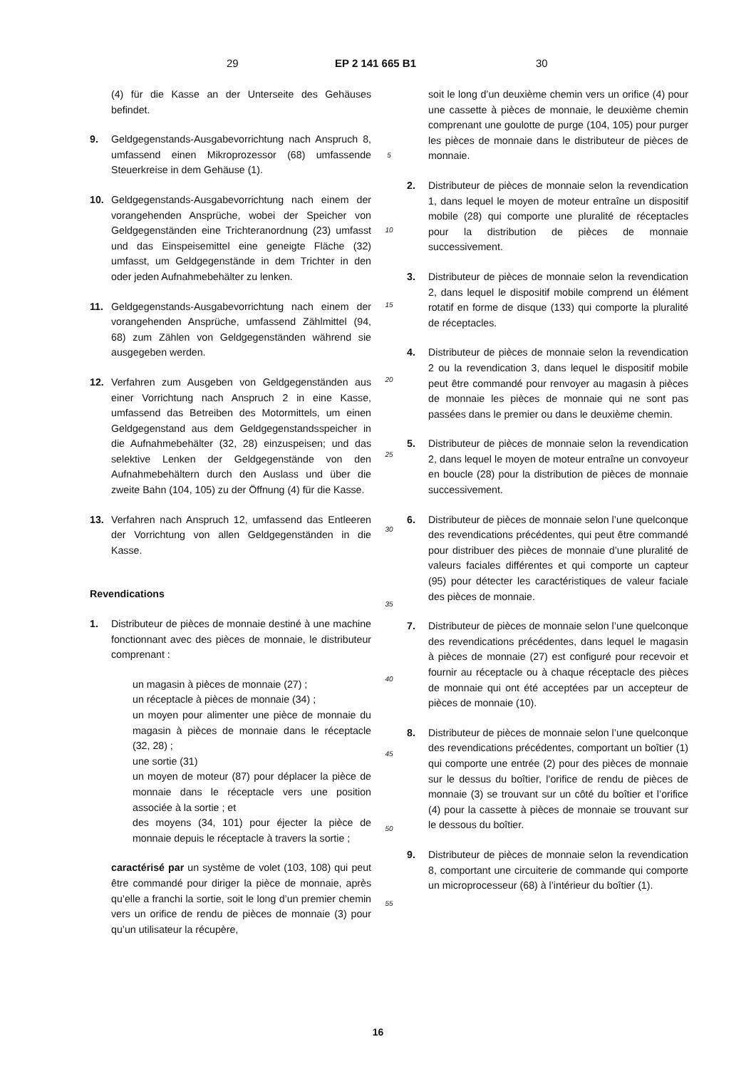29 EP 2 141 665 B1 30
(4) für die Kasse an der Unterseite des Gehäuses befindet.
9. Geldgegenstands-Ausgabevorrichtung nach Anspruch 8, umfassend einen Mikroprozessor (68) umfassende Steuerkreise in dem Gehäuse (1).
10. Geldgegenstands-Ausgabevorrichtung nach einem der vorangehenden Ansprüche, wobei der Speicher von Geldgegenständen eine Trichteranordnung (23) umfasst und das Einspeisemittel eine geneigte Fläche (32) umfasst, um Geldgegenstände in dem Trichter in den oder jeden Aufnahmebehälter zu lenken.
11. Geldgegenstands-Ausgabevorrichtung nach einem der vorangehenden Ansprüche, umfassend Zählmittel (94, 68) zum Zählen von Geldgegenständen während sie ausgegeben werden.
12. Verfahren zum Ausgeben von Geldgegenständen aus einer Vorrichtung nach Anspruch 2 in eine Kasse, umfassend das Betreiben des Motormittels, um einen Geldgegenstand aus dem Geldgegenstandsspeicher in die Aufnahmebehälter (32, 28) einzuspeisen; und das selektive Lenken der Geldgegenstände von den Aufnahmebehältern durch den Auslass und über die zweite Bahn (104, 105) zu der Öffnung (4) für die Kasse.
13. Verfahren nach Anspruch 12, umfassend das Entleeren der Vorrichtung von allen Geldgegenständen in die Kasse.
Revendications
1. Distributeur de pièces de monnaie destiné à une machine fonctionnant avec des pièces de monnaie, le distributeur comprenant :
un magasin à pièces de monnaie (27) ;
un réceptacle à pièces de monnaie (34) ;
un moyen pour alimenter une pièce de monnaie du magasin à pièces de monnaie dans le réceptacle (32, 28) ;
une sortie (31)
un moyen de moteur (87) pour déplacer la pièce de monnaie dans le réceptacle vers une position associée à la sortie ; et
des moyens (34, 101) pour éjecter la pièce de monnaie depuis le réceptacle à travers la sortie ;
caractérisé par un système de volet (103, 108) qui peut être commandé pour diriger la pièce de monnaie, après qu’elle a franchi la sortie, soit le long d’un premier chemin vers un orifice de rendu de pièces de monnaie (3) pour qu’un utilisateur la récupère,
5
10
15
20
25
30
35
40
45
50
55
soit le long d’un deuxième chemin vers un orifice (4) pour une cassette à pièces de monnaie, le deuxième chemin comprenant une goulotte de purge (104, 105) pour purger les pièces de monnaie dans le distributeur de pièces de monnaie.
2. Distributeur de pièces de monnaie selon la revendication 1, dans lequel le moyen de moteur entraîne un dispositif mobile (28) qui comporte une pluralité de réceptacles pour la distribution de pièces de monnaie successivement.
3. Distributeur de pièces de monnaie selon la revendication 2, dans lequel le dispositif mobile comprend un élément rotatif en forme de disque (133) qui comporte la pluralité de réceptacles.
4. Distributeur de pièces de monnaie selon la revendication 2 ou la revendication 3, dans lequel le dispositif mobile peut être commandé pour renvoyer au magasin à pièces de monnaie les pièces de monnaie qui ne sont pas passées dans le premier ou dans le deuxième chemin.
5. Distributeur de pièces de monnaie selon la revendication 2, dans lequel le moyen de moteur entraîne un convoyeur en boucle (28) pour la distribution de pièces de monnaie successivement.
6. Distributeur de pièces de monnaie selon l’une quelconque des revendications précédentes, qui peut être commandé pour distribuer des pièces de monnaie d’une pluralité de valeurs faciales différentes et qui comporte un capteur (95) pour détecter les caractéristiques de valeur faciale des pièces de monnaie.
7. Distributeur de pièces de monnaie selon l’une quelconque des revendications précédentes, dans lequel le magasin à pièces de monnaie (27) est configuré pour recevoir et fournir au réceptacle ou à chaque réceptacle des pièces de monnaie qui ont été acceptées par un accepteur de pièces de monnaie (10).
8. Distributeur de pièces de monnaie selon l’une quelconque des revendications précédentes, comportant un boîtier (1) qui comporte une entrée (2) pour des pièces de monnaie sur le dessus du boîtier, l’orifice de rendu de pièces de monnaie (3) se trouvant sur un côté du boîtier et l’orifice (4) pour la cassette à pièces de monnaie se trouvant sur le dessous du boîtier.
9. Distributeur de pièces de monnaie selon la revendication 8, comportant une circuiterie de commande qui comporte un microprocesseur (68) à l’intérieur du boîtier (1).
16